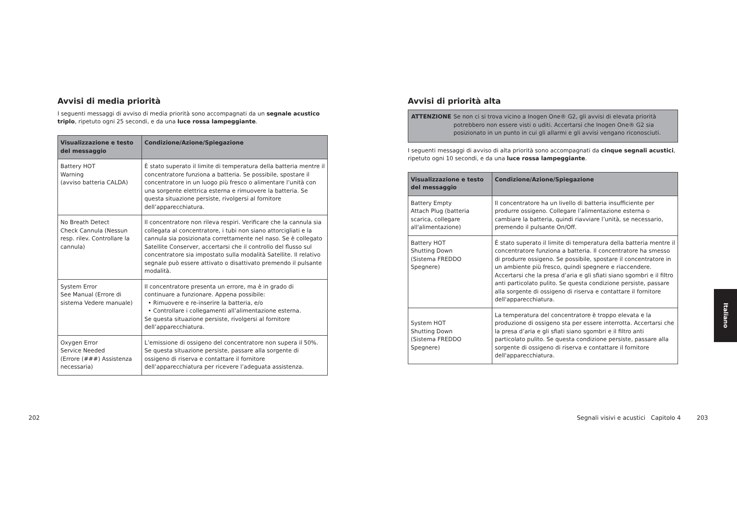Avvisi di media priorità
I seguenti messaggi di avviso di media priorità sono accompagnati da un segnale acustico triplo, ripetuto ogni 25 secondi, e da una luce rossa lampeggiante.
| Visualizzazione e testo del messaggio | Condizione/Azione/Spiegazione |
| --- | --- |
| Battery HOT Warning (avviso batteria CALDA) | È stato superato il limite di temperatura della batteria mentre il concentratore funziona a batteria. Se possibile, spostare il concentratore in un luogo più fresco o alimentare l’unità con una sorgente elettrica esterna e rimuovere la batteria. Se questa situazione persiste, rivolgersi al fornitore dell’apparecchiatura. |
| No Breath Detect Check Cannula (Nessun resp. rilev. Controllare la cannula) | Il concentratore non rileva respiri. Verificare che la cannula sia collegata al concentratore, i tubi non siano attorcigliati e la cannula sia posizionata correttamente nel naso. Se è collegato Satellite Conserver, accertarsi che il controllo del flusso sul concentratore sia impostato sulla modalità Satellite. Il relativo segnale può essere attivato o disattivato premendo il pulsante modalità. |
| System Error See Manual (Errore di sistema Vedere manuale) | Il concentratore presenta un errore, ma è in grado di continuare a funzionare. Appena possibile: • Rimuovere e re-inserire la batteria, e/o • Controllare i collegamenti all’alimentazione esterna. Se questa situazione persiste, rivolgersi al fornitore dell’apparecchiatura. |
| Oxygen Error Service Needed (Errore (###) Assistenza necessaria) | L’emissione di ossigeno del concentratore non supera il 50%. Se questa situazione persiste, passare alla sorgente di ossigeno di riserva e contattare il fornitore dell’apparecchiatura per ricevere l’adeguata assistenza. |
Avvisi di priorità alta
ATTENZIONE Se non ci si trova vicino a Inogen One® G2, gli avvisi di elevata priorità potrebbero non essere visti o uditi. Accertarsi che Inogen One® G2 sia posizionato in un punto in cui gli allarmi e gli avvisi vengano riconosciuti.
I seguenti messaggi di avviso di alta priorità sono accompagnati da cinque segnali acustici, ripetuto ogni 10 secondi, e da una luce rossa lampeggiante.
| Visualizzazione e testo del messaggio | Condizione/Azione/Spiegazione |
| --- | --- |
| Battery Empty Attach Plug (batteria scarica, collegare all'alimentazione) | Il concentratore ha un livello di batteria insufficiente per produrre ossigeno. Collegare l’alimentazione esterna o cambiare la batteria, quindi riavviare l’unità, se necessario, premendo il pulsante On/Off. |
| Battery HOT Shutting Down (Sistema FREDDO Spegnere) | È stato superato il limite di temperatura della batteria mentre il concentratore funziona a batteria. Il concentratore ha smesso di produrre ossigeno. Se possibile, spostare il concentratore in un ambiente più fresco, quindi spegnere e riaccendere. Accertarsi che la presa d’aria e gli sfiati siano sgombri e il filtro anti particolato pulito. Se questa condizione persiste, passare alla sorgente di ossigeno di riserva e contattare il fornitore dell'apparecchiatura. |
| System HOT Shutting Down (Sistema FREDDO Spegnere) | La temperatura del concentratore è troppo elevata e la produzione di ossigeno sta per essere interrotta. Accertarsi che la presa d’aria e gli sfiati siano sgombri e il filtro anti particolato pulito. Se questa condizione persiste, passare alla sorgente di ossigeno di riserva e contattare il fornitore dell'apparecchiatura. |
202
Segnali visivi e acustici Capitolo 4
203
Italiano